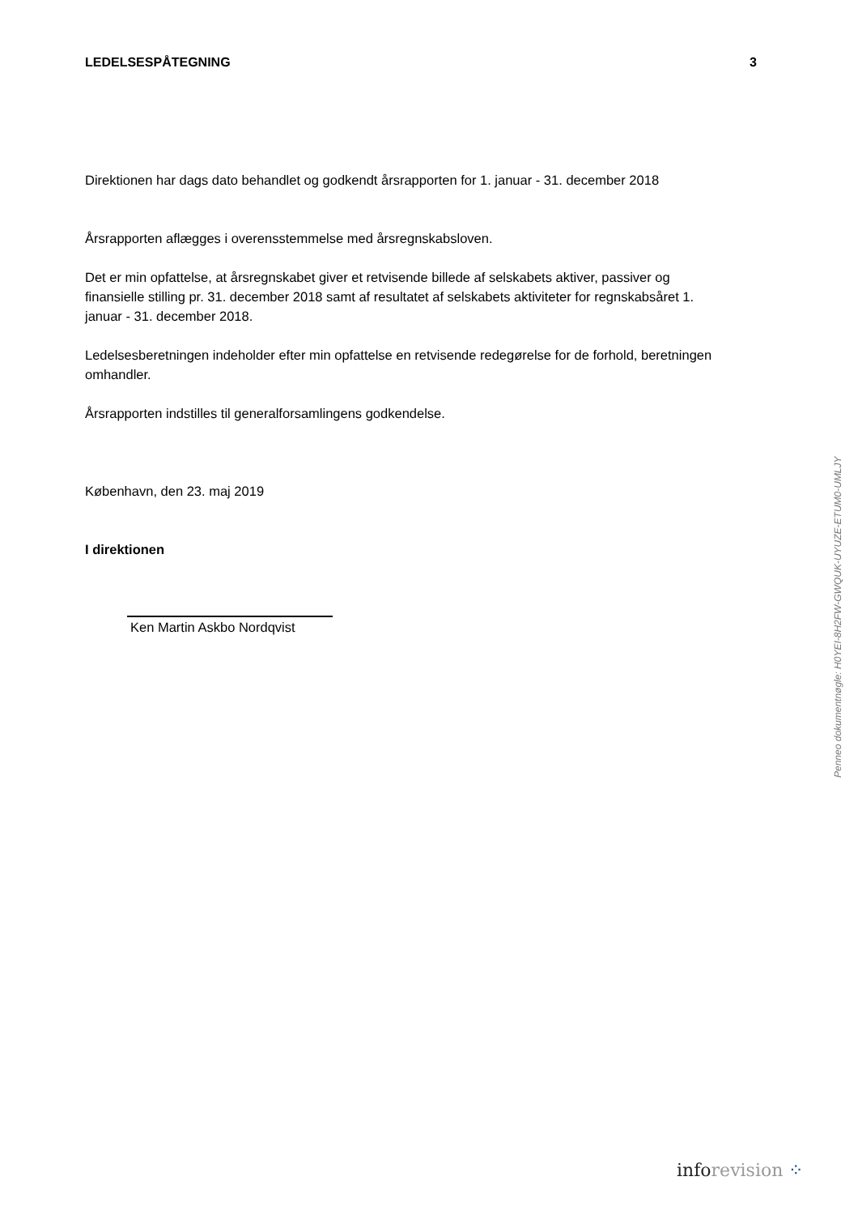LEDELSESPÅTEGNING 3
Direktionen har dags dato behandlet og godkendt årsrapporten for 1. januar - 31. december 2018
Årsrapporten aflægges i overensstemmelse med årsregnskabsloven.
Det er min opfattelse, at årsregnskabet giver et retvisende billede af selskabets aktiver, passiver og finansielle stilling pr. 31. december 2018 samt af resultatet af selskabets aktiviteter for regnskabsåret 1. januar - 31. december 2018.
Ledelsesberetningen indeholder efter min opfattelse en retvisende redegørelse for de forhold, beretningen omhandler.
Årsrapporten indstilles til generalforsamlingens godkendelse.
København, den 23. maj 2019
I direktionen
Ken Martin Askbo Nordqvist
Penneo dokumentnøgle: H0YEI-8H2FW-GWQUK-UYUZE-ETUM0-UMLJY
info revision ⁘